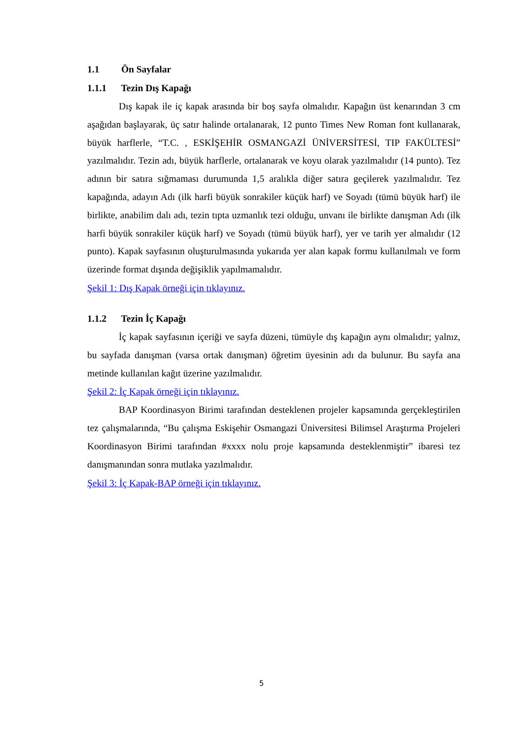1.1 Ön Sayfalar
1.1.1 Tezin Dış Kapağı
Dış kapak ile iç kapak arasında bir boş sayfa olmalıdır. Kapağın üst kenarından 3 cm aşağıdan başlayarak, üç satır halinde ortalanarak, 12 punto Times New Roman font kullanarak, büyük harflerle, “T.C. , ESKİŞEHİR OSMANGAZİ ÜNİVERSİTESİ, TIP FAKÜLTESİ” yazılmalıdır. Tezin adı, büyük harflerle, ortalanarak ve koyu olarak yazılmalıdır (14 punto). Tez adının bir satıra sığmaması durumunda 1,5 aralıkla diğer satıra geçilerek yazılmalıdır. Tez kapağında, adayın Adı (ilk harfi büyük sonrakiler küçük harf) ve Soyadı (tümü büyük harf) ile birlikte, anabilim dalı adı, tezin tıpta uzmanlık tezi olduğu, unvanı ile birlikte danışman Adı (ilk harfi büyük sonrakiler küçük harf) ve Soyadı (tümü büyük harf), yer ve tarih yer almalıdır (12 punto). Kapak sayfasının oluşturulmasında yukarıda yer alan kapak formu kullanılmalı ve form üzerinde format dışında değişiklik yapılmamalıdır.
Şekil 1: Dış Kapak örneği için tıklayınız.
1.1.2 Tezin İç Kapağı
İç kapak sayfasının içeriği ve sayfa düzeni, tümüyle dış kapağın aynı olmalıdır; yalnız, bu sayfada danışman (varsa ortak danışman) öğretim üyesinin adı da bulunur. Bu sayfa ana metinde kullanılan kağıt üzerine yazılmalıdır.
Şekil 2: İç Kapak örneği için tıklayınız.
BAP Koordinasyon Birimi tarafından desteklenen projeler kapsamında gerçekleştirilen tez çalışmalarında, “Bu çalışma Eskişehir Osmangazi Üniversitesi Bilimsel Araştırma Projeleri Koordinasyon Birimi tarafından #xxxx nolu proje kapsamında desteklenmiştir” ibaresi tez danışmanından sonra mutlaka yazılmalıdır.
Şekil 3: İç Kapak-BAP örneği için tıklayınız.
5